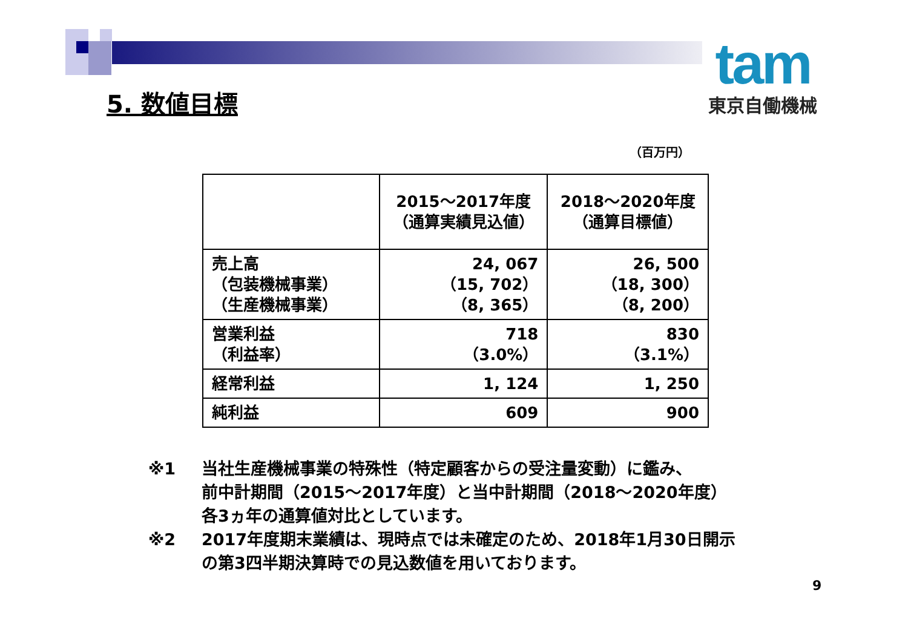tam
東京自働機械
5. 数値目標
（百万円）
| | 2015～2017年度 （通算実績見込値） | 2018～2020年度 （通算目標値） |
| --- | --- | --- |
| 売上高 （包装機械事業） （生産機械事業） | 24, 067 （15, 702） （8, 365） | 26, 500 （18, 300） （8, 200） |
| 営業利益 （利益率） | 718 （3.0%） | 830 （3.1%） |
| 経常利益 | 1, 124 | 1, 250 |
| 純利益 | 609 | 900 |
※1 当社生産機械事業の特殊性（特定顧客からの受注量変動）に鑑み、
前中計期間（2015～2017年度）と当中計期間（2018～2020年度）
各3ヵ年の通算値対比としています。
※2 2017年度期末業績は、現時点では未確定のため、2018年1月30日開示
の第3四半期決算時での見込数値を用いております。
9